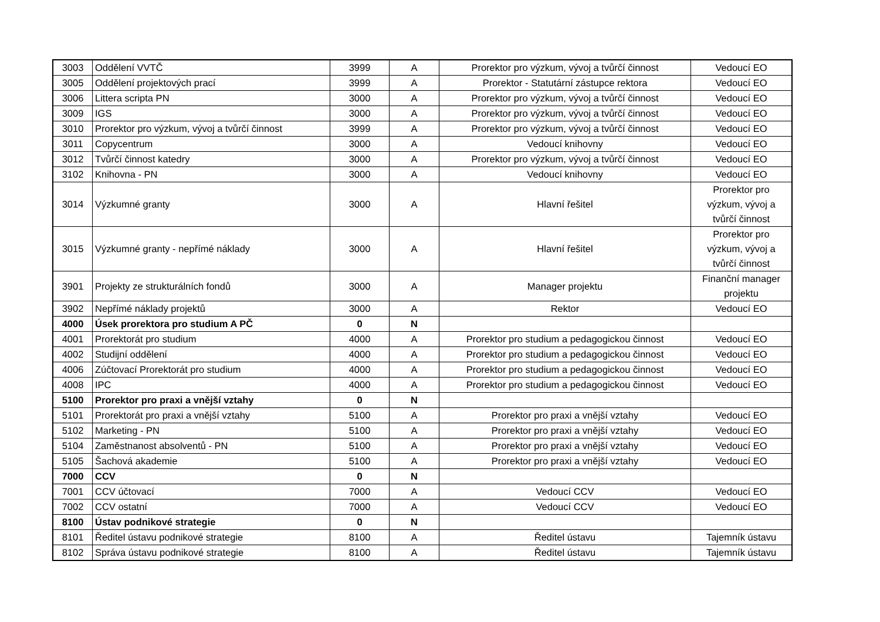| 3003 | Oddělení VVTČ | 3999 | A | Prorektor pro výzkum, vývoj a tvůrčí činnost | Vedoucí EO |
| 3005 | Oddělení projektových prací | 3999 | A | Prorektor - Statutární zástupce rektora | Vedoucí EO |
| 3006 | Littera scripta PN | 3000 | A | Prorektor pro výzkum, vývoj a tvůrčí činnost | Vedoucí EO |
| 3009 | IGS | 3000 | A | Prorektor pro výzkum, vývoj a tvůrčí činnost | Vedoucí EO |
| 3010 | Prorektor pro výzkum, vývoj a tvůrčí činnost | 3999 | A | Prorektor pro výzkum, vývoj a tvůrčí činnost | Vedoucí EO |
| 3011 | Copycentrum | 3000 | A | Vedoucí knihovny | Vedoucí EO |
| 3012 | Tvůrčí činnost katedry | 3000 | A | Prorektor pro výzkum, vývoj a tvůrčí činnost | Vedoucí EO |
| 3102 | Knihovna - PN | 3000 | A | Vedoucí knihovny | Vedoucí EO |
| 3014 | Výzkumné granty | 3000 | A | Hlavní řešitel | Prorektor pro výzkum, vývoj a tvůrčí činnost |
| 3015 | Výzkumné granty - nepřímé náklady | 3000 | A | Hlavní řešitel | Prorektor pro výzkum, vývoj a tvůrčí činnost |
| 3901 | Projekty ze strukturálních fondů | 3000 | A | Manager projektu | Finanční manager projektu |
| 3902 | Nepřímé náklady projektů | 3000 | A | Rektor | Vedoucí EO |
| 4000 | Úsek prorektora pro studium A PČ | 0 | N | | |
| 4001 | Prorektorát pro studium | 4000 | A | Prorektor pro studium a pedagogickou činnost | Vedoucí EO |
| 4002 | Studijní oddělení | 4000 | A | Prorektor pro studium a pedagogickou činnost | Vedoucí EO |
| 4006 | Zúčtovací Prorektorát pro studium | 4000 | A | Prorektor pro studium a pedagogickou činnost | Vedoucí EO |
| 4008 | IPC | 4000 | A | Prorektor pro studium a pedagogickou činnost | Vedoucí EO |
| 5100 | Prorektor pro praxi a vnější vztahy | 0 | N | | |
| 5101 | Prorektorát pro praxi a vnější vztahy | 5100 | A | Prorektor pro praxi a vnější vztahy | Vedoucí EO |
| 5102 | Marketing - PN | 5100 | A | Prorektor pro praxi a vnější vztahy | Vedoucí EO |
| 5104 | Zaměstnanost absolventů - PN | 5100 | A | Prorektor pro praxi a vnější vztahy | Vedoucí EO |
| 5105 | Šachová akademie | 5100 | A | Prorektor pro praxi a vnější vztahy | Vedoucí EO |
| 7000 | CCV | 0 | N | | |
| 7001 | CCV účtovací | 7000 | A | Vedoucí CCV | Vedoucí EO |
| 7002 | CCV ostatní | 7000 | A | Vedoucí CCV | Vedoucí EO |
| 8100 | Ústav podnikové strategie | 0 | N | | |
| 8101 | Ředitel ústavu podnikové strategie | 8100 | A | Ředitel ústavu | Tajemník ústavu |
| 8102 | Správa ústavu podnikové strategie | 8100 | A | Ředitel ústavu | Tajemník ústavu |